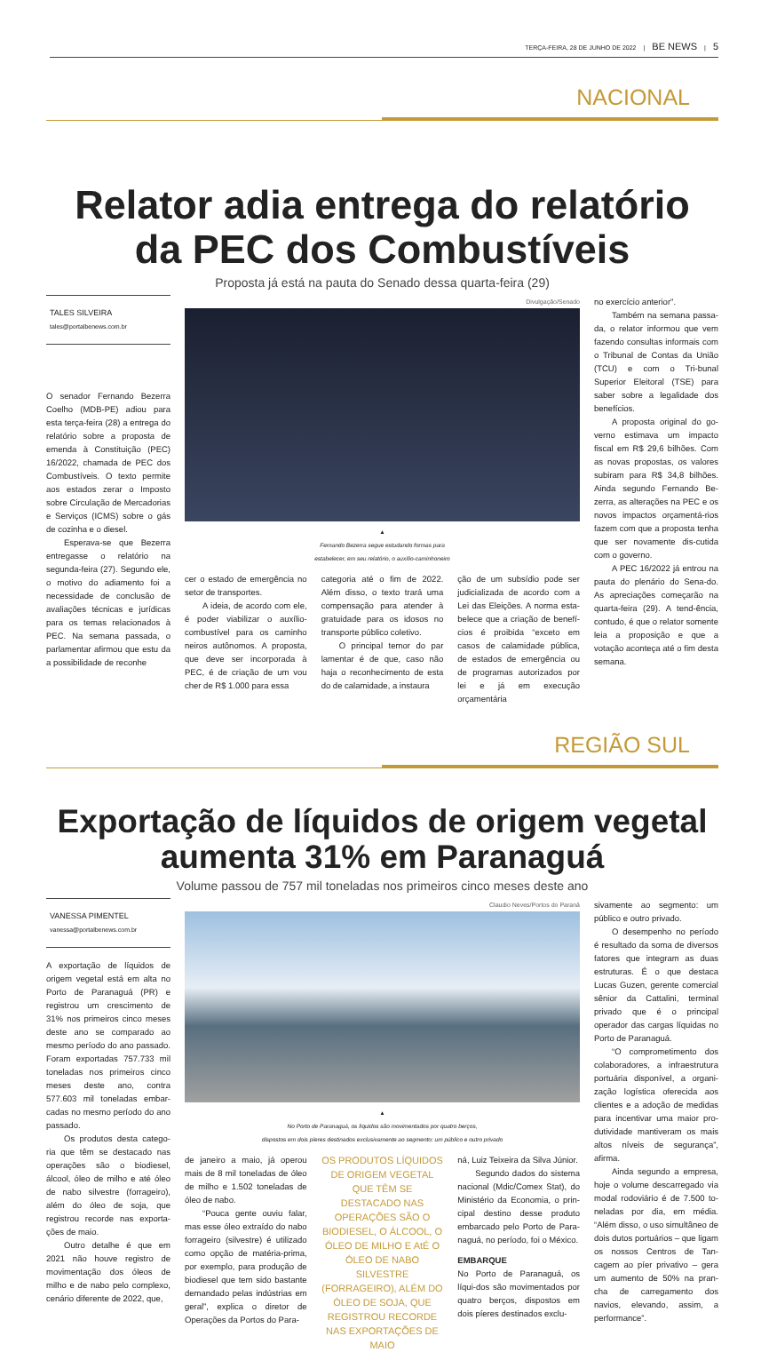TERÇA-FEIRA, 28 DE JUNHO DE 2022 | BE NEWS | 5
NACIONAL
Relator adia entrega do relatório da PEC dos Combustíveis
Proposta já está na pauta do Senado dessa quarta-feira (29)
TALES SILVEIRA
tales@portalbenews.com.br
O senador Fernando Bezerra Coelho (MDB-PE) adiou para esta terça-feira (28) a entrega do relatório sobre a proposta de emenda à Constituição (PEC) 16/2022, chamada de PEC dos Combustíveis. O texto permite aos estados zerar o Imposto sobre Circulação de Mercadorias e Serviços (ICMS) sobre o gás de cozinha e o diesel.
Esperava-se que Bezerra entregasse o relatório na segunda-feira (27). Segundo ele, o motivo do adiamento foi a necessidade de conclusão de avaliações técnicas e jurídicas para os temas relacionados à PEC. Na semana passada, o parlamentar afirmou que estu da a possibilidade de reconhe
Divulgação/Senado
▲
Fernando Bezerra segue estudando formas para
estabelecer, em seu relatório, o auxílio-caminhoneiro
cer o estado de emergência no setor de transportes.
A ideia, de acordo com ele, é poder viabilizar o auxílio-combustível para os caminho neiros autônomos. A proposta, que deve ser incorporada à PEC, é de criação de um vou cher de R$ 1.000 para essa
categoria até o fim de 2022. Além disso, o texto trará uma compensação para atender à gratuidade para os idosos no transporte público coletivo.
O principal temor do par lamentar é de que, caso não haja o reconhecimento de esta do de calamidade, a instaura
ção de um subsídio pode ser judicializada de acordo com a Lei das Eleições. A norma esta-belece que a criação de benefí-cios é proibida “exceto em casos de calamidade pública, de estados de emergência ou de programas autorizados por lei e já em execução orçamentária
no exercício anterior".
Também na semana passa-da, o relator informou que vem fazendo consultas informais com o Tribunal de Contas da União (TCU) e com o Tri-bunal Superior Eleitoral (TSE) para saber sobre a legalidade dos benefícios.
A proposta original do go-verno estimava um impacto fiscal em R$ 29,6 bilhões. Com as novas propostas, os valores subiram para R$ 34,8 bilhões. Ainda segundo Fernando Be-zerra, as alterações na PEC e os novos impactos orçamentá-rios fazem com que a proposta tenha que ser novamente dis-cutida com o governo.
A PEC 16/2022 já entrou na pauta do plenário do Sena-do. As apreciações começarão na quarta-feira (29). A tend-ência, contudo, é que o relator somente leia a proposição e que a votação aconteça até o fim desta semana.
REGIÃO SUL
Exportação de líquidos de origem vegetal aumenta 31% em Paranaguá
Volume passou de 757 mil toneladas nos primeiros cinco meses deste ano
VANESSA PIMENTEL
vanessa@portalbenews.com.br
A exportação de líquidos de origem vegetal está em alta no Porto de Paranaguá (PR) e registrou um crescimento de 31% nos primeiros cinco meses deste ano se comparado ao mesmo período do ano passado. Foram exportadas 757.733 mil toneladas nos primeiros cinco meses deste ano, contra 577.603 mil toneladas embar-cadas no mesmo período do ano passado.
Os produtos desta catego-ria que têm se destacado nas operações são o biodiesel, álcool, óleo de milho e até óleo de nabo silvestre (forrageiro), além do óleo de soja, que registrou recorde nas exporta-ções de maio.
Outro detalhe é que em 2021 não houve registro de movimentação dos óleos de milho e de nabo pelo complexo, cenário diferente de 2022, que,
Claudio Neves/Portos do Paraná
▲
No Porto de Paranaguá, os líquidos são movimentados por quatro berços,
dispostos em dois píeres destinados exclusivamente ao segmento: um público e outro privado
de janeiro a maio, já operou mais de 8 mil toneladas de óleo de milho e 1.502 toneladas de óleo de nabo.
“Pouca gente ouviu falar, mas esse óleo extraído do nabo forrageiro (silvestre) é utilizado como opção de matéria-prima, por exemplo, para produção de biodiesel que tem sido bastante demandado pelas indústrias em geral”, explica o diretor de Operações da Portos do Para-
OS PRODUTOS LÍQUIDOS DE ORIGEM VEGETAL QUE TÊM SE DESTACADO NAS OPERAÇÕES SÃO O BIODIESEL, O ÁLCOOL, O ÓLEO DE MILHO E AtÉ O ÓLEO DE NABO SILVESTRE (FORRAGEIRO), ALÉM DO ÓLEO DE SOJA, QUE REGISTROU RECORDE NAS EXPORTAÇÕES DE MAIO
ná, Luiz Teixeira da Silva Júnior.
Segundo dados do sistema nacional (Mdic/Comex Stat), do Ministério da Economia, o prin-cipal destino desse produto embarcado pelo Porto de Para-naguá, no período, foi o México.
EMBARQUE
No Porto de Paranaguá, os líqui-dos são movimentados por quatro berços, dispostos em dois píeres destinados exclu-
sivamente ao segmento: um público e outro privado.
O desempenho no período é resultado da soma de diversos fatores que integram as duas estruturas. É o que destaca Lucas Guzen, gerente comercial sênior da Cattalini, terminal privado que é o principal operador das cargas líquidas no Porto de Paranaguá.
“O comprometimento dos colaboradores, a infraestrutura portuária disponível, a organi-zação logística oferecida aos clientes e a adoção de medidas para incentivar uma maior pro-dutividade mantiveram os mais altos níveis de segurança”, afirma.
Ainda segundo a empresa, hoje o volume descarregado via modal rodoviário é de 7.500 to-neladas por dia, em média. “Além disso, o uso simultâneo de dois dutos portuários – que ligam os nossos Centros de Tan-cagem ao píer privativo – gera um aumento de 50% na pran-cha de carregamento dos navios, elevando, assim, a performance”.